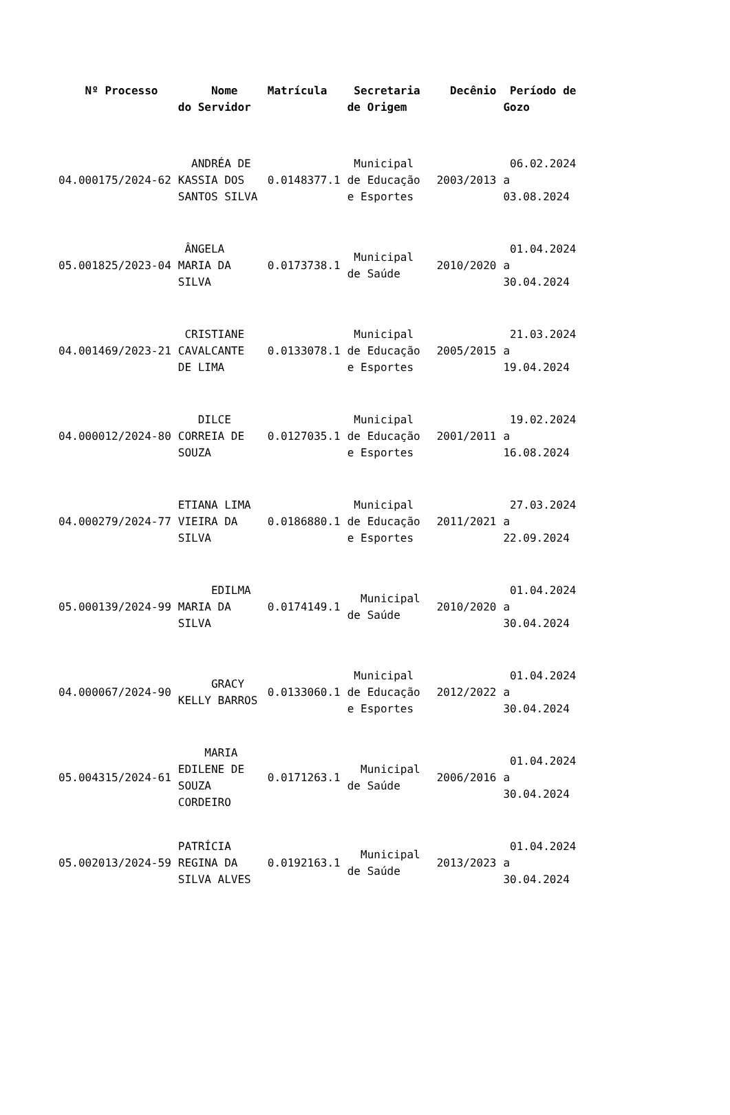| Nº Processo | Nome do Servidor | Matrícula | Secretaria de Origem | Decênio | Período de Gozo |
| --- | --- | --- | --- | --- | --- |
| 04.000175/2024-62 | ANDRÉA DE KASSIA DOS SANTOS SILVA | 0.0148377.1 | Municipal de Educação e Esportes | 2003/2013 | 06.02.2024 a 03.08.2024 |
| 05.001825/2023-04 | ÂNGELA MARIA DA SILVA | 0.0173738.1 | Municipal de Saúde | 2010/2020 | 01.04.2024 a 30.04.2024 |
| 04.001469/2023-21 | CRISTIANE CAVALCANTE DE LIMA | 0.0133078.1 | Municipal de Educação e Esportes | 2005/2015 | 21.03.2024 a 19.04.2024 |
| 04.000012/2024-80 | DILCE CORREIA DE SOUZA | 0.0127035.1 | Municipal de Educação e Esportes | 2001/2011 | 19.02.2024 a 16.08.2024 |
| 04.000279/2024-77 | ETIANA LIMA VIEIRA DA SILVA | 0.0186880.1 | Municipal de Educação e Esportes | 2011/2021 | 27.03.2024 a 22.09.2024 |
| 05.000139/2024-99 | EDILMA MARIA DA SILVA | 0.0174149.1 | Municipal de Saúde | 2010/2020 | 01.04.2024 a 30.04.2024 |
| 04.000067/2024-90 | GRACY KELLY BARROS | 0.0133060.1 | Municipal de Educação e Esportes | 2012/2022 | 01.04.2024 a 30.04.2024 |
| 05.004315/2024-61 | MARIA EDILENE DE SOUZA CORDEIRO | 0.0171263.1 | Municipal de Saúde | 2006/2016 | 01.04.2024 a 30.04.2024 |
| 05.002013/2024-59 | PATRÍCIA REGINA DA SILVA ALVES | 0.0192163.1 | Municipal de Saúde | 2013/2023 | 01.04.2024 a 30.04.2024 |